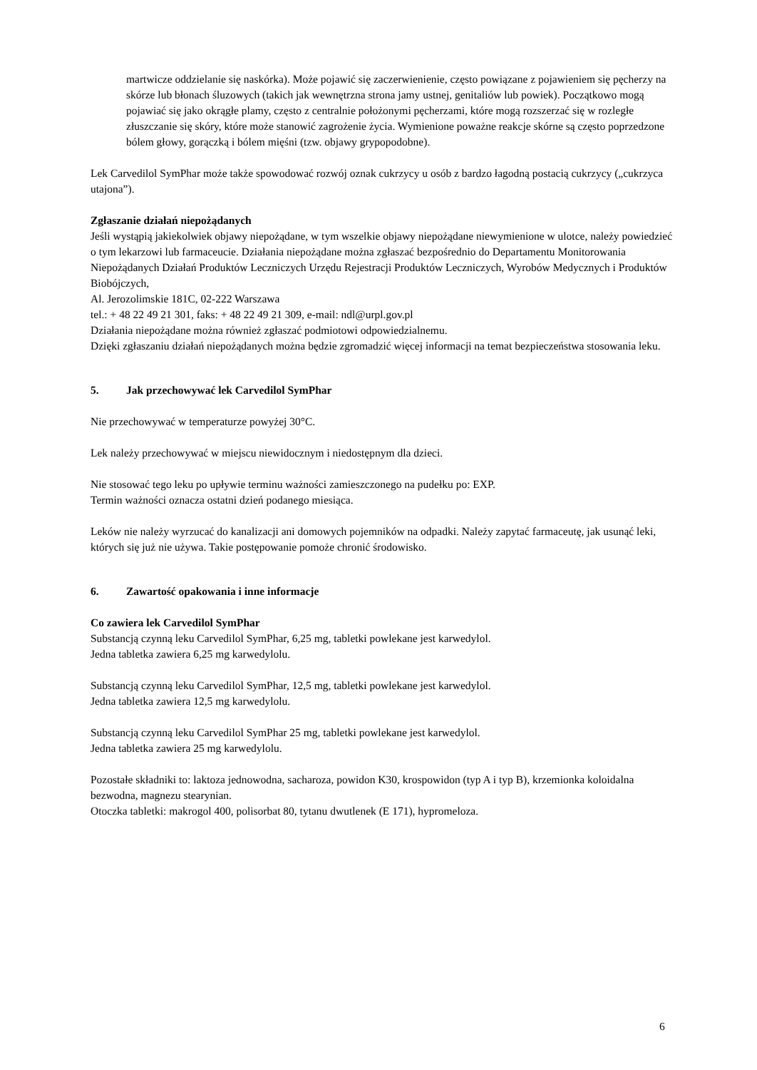martwicze oddzielanie się naskórka). Może pojawić się zaczerwienienie, często powiązane z pojawieniem się pęcherzy na skórze lub błonach śluzowych (takich jak wewnętrzna strona jamy ustnej, genitaliów lub powiek). Początkowo mogą pojawiać się jako okrągłe plamy, często z centralnie położonymi pęcherzami, które mogą rozszerzać się w rozległe złuszczanie się skóry, które może stanowić zagrożenie życia. Wymienione poważne reakcje skórne są często poprzedzone bólem głowy, gorączką i bólem mięśni (tzw. objawy grypopodobne).
Lek Carvedilol SymPhar może także spowodować rozwój oznak cukrzycy u osób z bardzo łagodną postacią cukrzycy („cukrzyca utajona”).
Zgłaszanie działań niepożądanych
Jeśli wystąpią jakiekolwiek objawy niepożądane, w tym wszelkie objawy niepożądane niewymienione w ulotce, należy powiedzieć o tym lekarzowi lub farmaceucie. Działania niepożądane można zgłaszać bezpośrednio do Departamentu Monitorowania Niepożądanych Działań Produktów Leczniczych Urzędu Rejestracji Produktów Leczniczych, Wyrobów Medycznych i Produktów Biobójczych,
Al. Jerozolimskie 181C, 02-222 Warszawa
tel.: + 48 22 49 21 301, faks: + 48 22 49 21 309, e-mail: ndl@urpl.gov.pl
Działania niepożądane można również zgłaszać podmiotowi odpowiedzialnemu.
Dzięki zgłaszaniu działań niepożądanych można będzie zgromadzić więcej informacji na temat bezpieczeństwa stosowania leku.
5. Jak przechowywać lek Carvedilol SymPhar
Nie przechowywać w temperaturze powyżej 30°C.
Lek należy przechowywać w miejscu niewidocznym i niedostępnym dla dzieci.
Nie stosować tego leku po upływie terminu ważności zamieszczonego na pudełku po: EXP.
Termin ważności oznacza ostatni dzień podanego miesiąca.
Leków nie należy wyrzucać do kanalizacji ani domowych pojemników na odpadki. Należy zapytać farmaceutę, jak usunąć leki, których się już nie używa. Takie postępowanie pomoże chronić środowisko.
6. Zawartość opakowania i inne informacje
Co zawiera lek Carvedilol SymPhar
Substancją czynną leku Carvedilol SymPhar, 6,25 mg, tabletki powlekane jest karwedylol.
Jedna tabletka zawiera 6,25 mg karwedylolu.
Substancją czynną leku Carvedilol SymPhar, 12,5 mg, tabletki powlekane jest karwedylol.
Jedna tabletka zawiera 12,5 mg karwedylolu.
Substancją czynną leku Carvedilol SymPhar 25 mg, tabletki powlekane jest karwedylol.
Jedna tabletka zawiera 25 mg karwedylolu.
Pozostałe składniki to: laktoza jednowodna, sacharoza, powidon K30, krospowidon (typ A i typ B), krzemionka koloidalna bezwodna, magnezu stearynian.
Otoczka tabletki: makrogol 400, polisorbat 80, tytanu dwutlenek (E 171), hypromeloza.
6